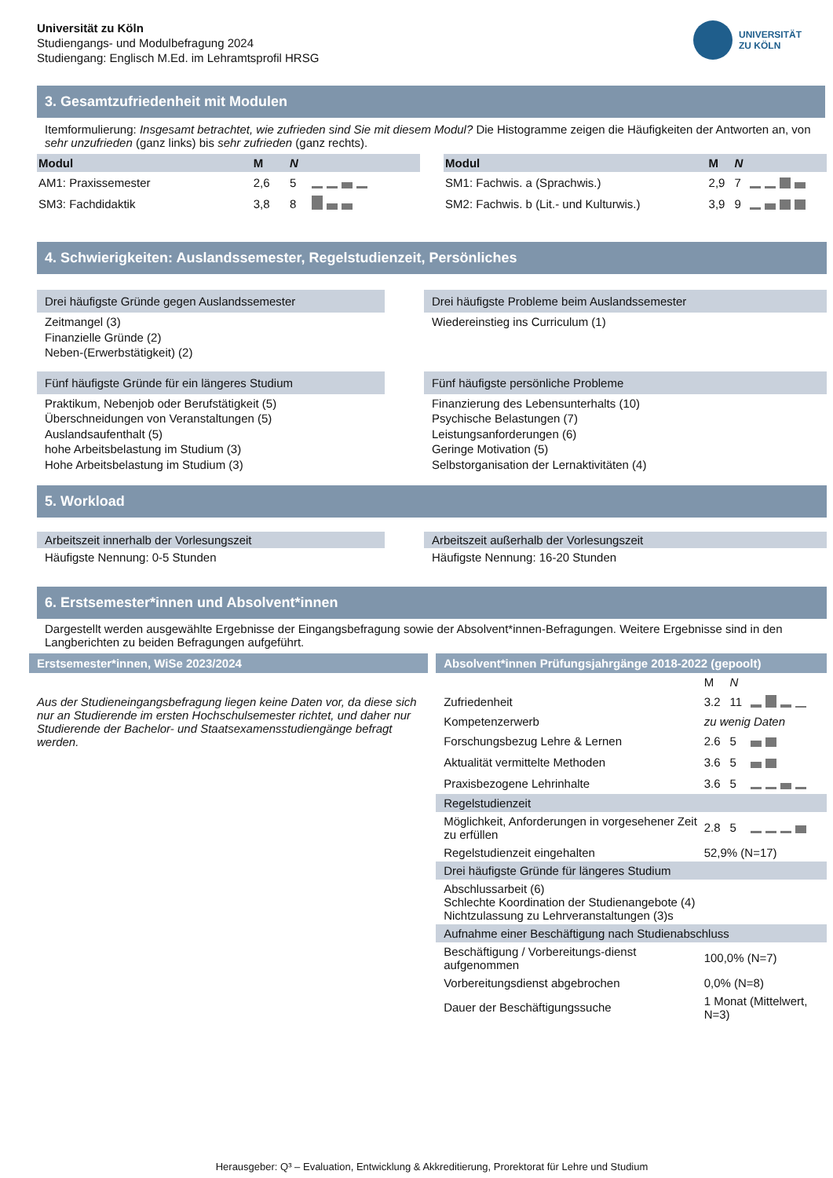Universität zu Köln
Studiengangs- und Modulbefragung 2024
Studiengang: Englisch M.Ed. im Lehramtsprofil HRSG
UNIVERSITÄT
ZU KÖLN
3. Gesamtzufriedenheit mit Modulen
Itemformulierung: Insgesamt betrachtet, wie zufrieden sind Sie mit diesem Modul? Die Histogramme zeigen die Häufigkeiten der Antworten an, von sehr unzufrieden (ganz links) bis sehr zufrieden (ganz rechts).
| Modul | M | N | |
| --- | --- | --- | --- |
| AM1: Praxissemester | 2,6 | 5 | |
| SM3: Fachdidaktik | 3,8 | 8 | |
| Modul | M | N | |
| --- | --- | --- | --- |
| SM1: Fachwis. a (Sprachwis.) | 2,9 | 7 | |
| SM2: Fachwis. b (Lit.- und Kulturwis.) | 3,9 | 9 | |
4. Schwierigkeiten: Auslandssemester, Regelstudienzeit, Persönliches
Drei häufigste Gründe gegen Auslandssemester
Zeitmangel (3)
Finanzielle Gründe (2)
Neben-(Erwerbstätigkeit) (2)
Drei häufigste Probleme beim Auslandssemester
Wiedereinstieg ins Curriculum (1)
Fünf häufigste Gründe für ein längeres Studium
Praktikum, Nebenjob oder Berufstätigkeit (5)
Überschneidungen von Veranstaltungen (5)
Auslandsaufenthalt (5)
hohe Arbeitsbelastung im Studium (3)
Hohe Arbeitsbelastung im Studium (3)
Fünf häufigste persönliche Probleme
Finanzierung des Lebensunterhalts (10)
Psychische Belastungen (7)
Leistungsanforderungen (6)
Geringe Motivation (5)
Selbstorganisation der Lernaktivitäten (4)
5. Workload
Arbeitszeit innerhalb der Vorlesungszeit
Häufigste Nennung: 0-5 Stunden
Arbeitszeit außerhalb der Vorlesungszeit
Häufigste Nennung: 16-20 Stunden
6. Erstsemester*innen und Absolvent*innen
Dargestellt werden ausgewählte Ergebnisse der Eingangsbefragung sowie der Absolvent*innen-Befragungen. Weitere Ergebnisse sind in den Langberichten zu beiden Befragungen aufgeführt.
Erstsemester*innen, WiSe 2023/2024
Aus der Studieneingangsbefragung liegen keine Daten vor, da diese sich nur an Studierende im ersten Hochschulsemester richtet, und daher nur Studierende der Bachelor- und Staatsexamensstudiengänge befragt werden.
Absolvent*innen Prüfungsjahrgänge 2018-2022 (gepoolt)
| | M | N | |
| Zufriedenheit | 3.2 | 11 | |
| Kompetenzerwerb | zu wenig Daten | | |
| Forschungsbezug Lehre & Lernen | 2.6 | 5 | |
| Aktualität vermittelte Methoden | 3.6 | 5 | |
| Praxisbezogene Lehrinhalte | 3.6 | 5 | |
| Regelstudienzeit | | | |
| Möglichkeit, Anforderungen in vorgesehener Zeit zu erfüllen | 2.8 | 5 | |
| Regelstudienzeit eingehalten | 52,9% (N=17) | | |
| Drei häufigste Gründe für längeres Studium | | | |
| Abschlussarbeit (6) Schlechte Koordination der Studienangebote (4) Nichtzulassung zu Lehrveranstaltungen (3)s | | | |
| Aufnahme einer Beschäftigung nach Studienabschluss | | | |
| Beschäftigung / Vorbereitungs-dienst aufgenommen | 100,0% (N=7) | | |
| Vorbereitungsdienst abgebrochen | 0,0% (N=8) | | |
| Dauer der Beschäftigungssuche | 1 Monat (Mittelwert, N=3) | | |
Herausgeber: Q³ – Evaluation, Entwicklung & Akkreditierung, Prorektorat für Lehre und Studium